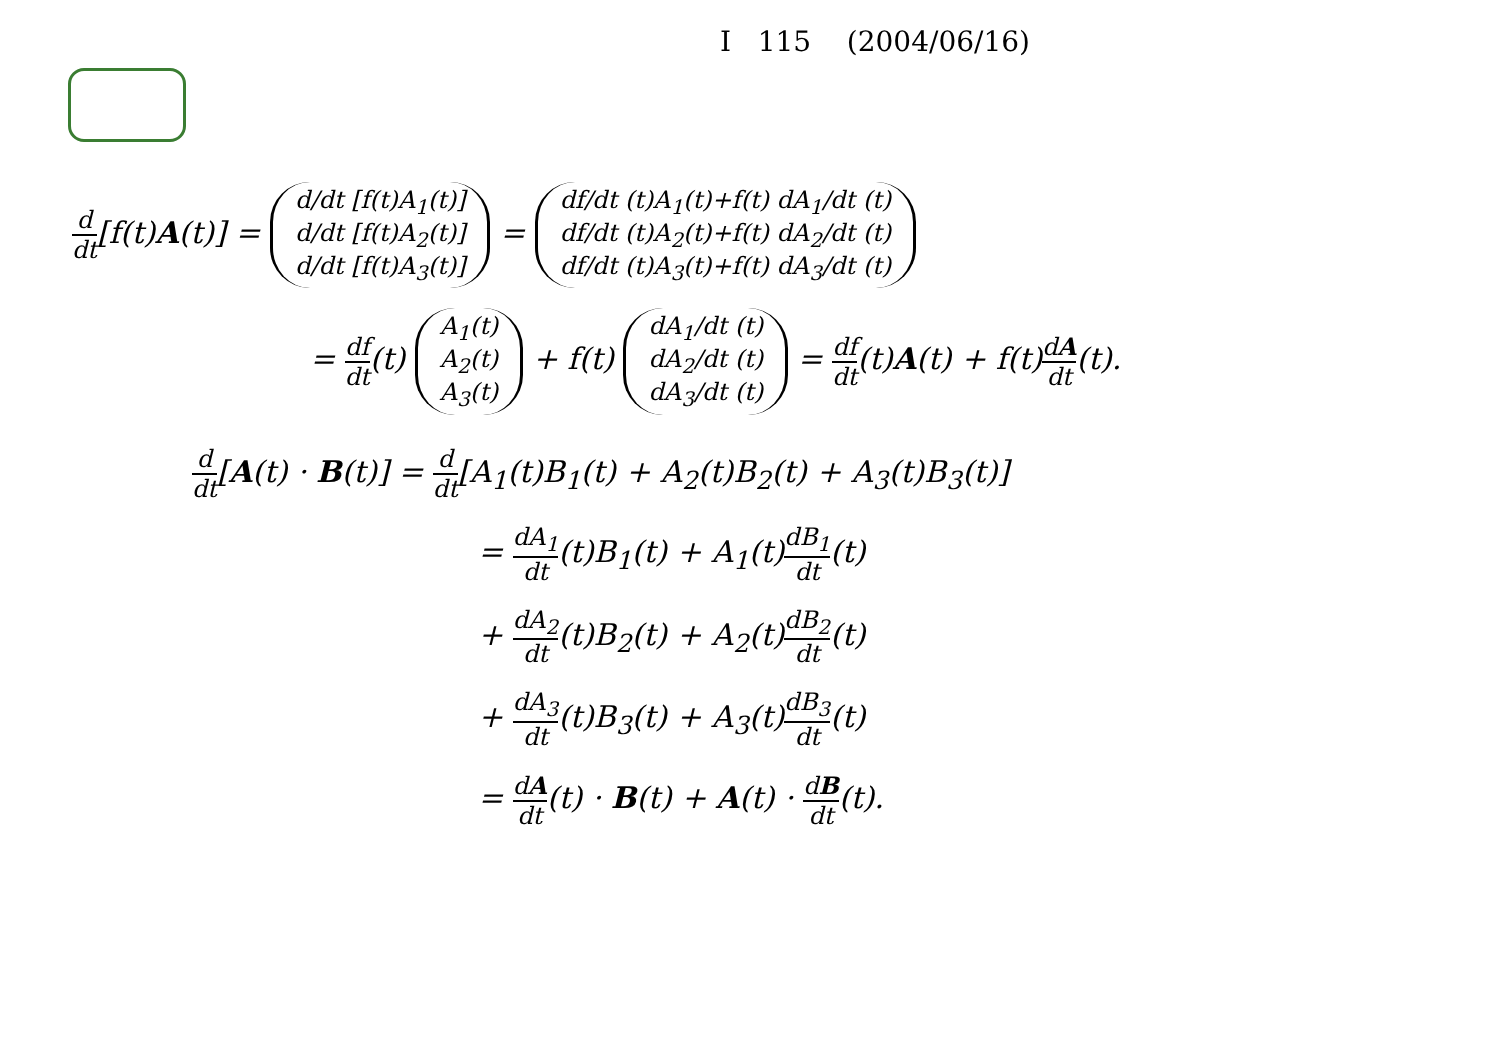I 115 (2004/06/16)
d dt[f(t)A(t)] = d/dt [f(t)A<sub>1</sub>(t)] d/dt [f(t)A<sub>2</sub>(t)] d/dt [f(t)A<sub>3</sub>(t)] = df/dt (t)A<sub>1</sub>(t)+f(t) dA<sub>1</sub>/dt (t) df/dt (t)A<sub>2</sub>(t)+f(t) dA<sub>2</sub>/dt (t) df/dt (t)A<sub>3</sub>(t)+f(t) dA<sub>3</sub>/dt (t)
= df dt(t) A<sub>1</sub>(t) A<sub>2</sub>(t) A<sub>3</sub>(t) + f(t) dA<sub>1</sub>/dt (t) dA<sub>2</sub>/dt (t) dA<sub>3</sub>/dt (t) = df dt(t)A(t) + f(t)dA dt(t).
d dt[A(t) · B(t)] = d dt[A<sub>1</sub>(t)B<sub>1</sub>(t) + A<sub>2</sub>(t)B<sub>2</sub>(t) + A<sub>3</sub>(t)B<sub>3</sub>(t)]
= dA<sub>1</sub> dt(t)B<sub>1</sub>(t) + A<sub>1</sub>(t)dB<sub>1</sub> dt(t)
+ dA<sub>2</sub> dt(t)B<sub>2</sub>(t) + A<sub>2</sub>(t)dB<sub>2</sub> dt(t)
+ dA<sub>3</sub> dt(t)B<sub>3</sub>(t) + A<sub>3</sub>(t)dB<sub>3</sub> dt(t)
= dA dt(t) · B(t) + A(t) · dB dt(t).